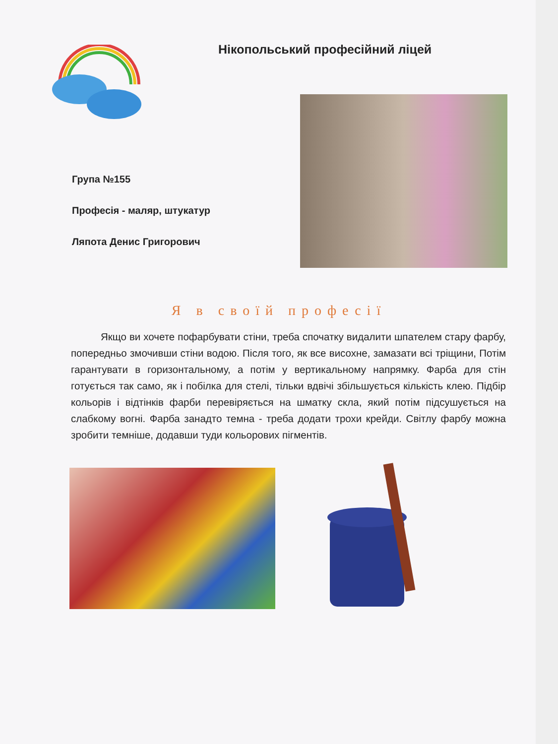Нікопольський професійний ліцей
Група №155
Професія - маляр, штукатур
Ляпота Денис Григорович
Я в своїй професії
Якщо ви хочете пофарбувати стіни, треба спочатку видалити шпателем стару фарбу, попередньо змочивши стіни водою. Після того, як все висохне, замазати всі тріщини, Потім гарантувати в горизонтальному, а потім у вертикальному напрямку. Фарба для стін готується так само, як і побілка для стелі, тільки вдвічі збільшується кількість клею. Підбір кольорів і відтінків фарби перевіряється на шматку скла, який потім підсушується на слабкому вогні. Фарба занадто темна - треба додати трохи крейди. Світлу фарбу можна зробити темніше, додавши туди кольорових пігментів.